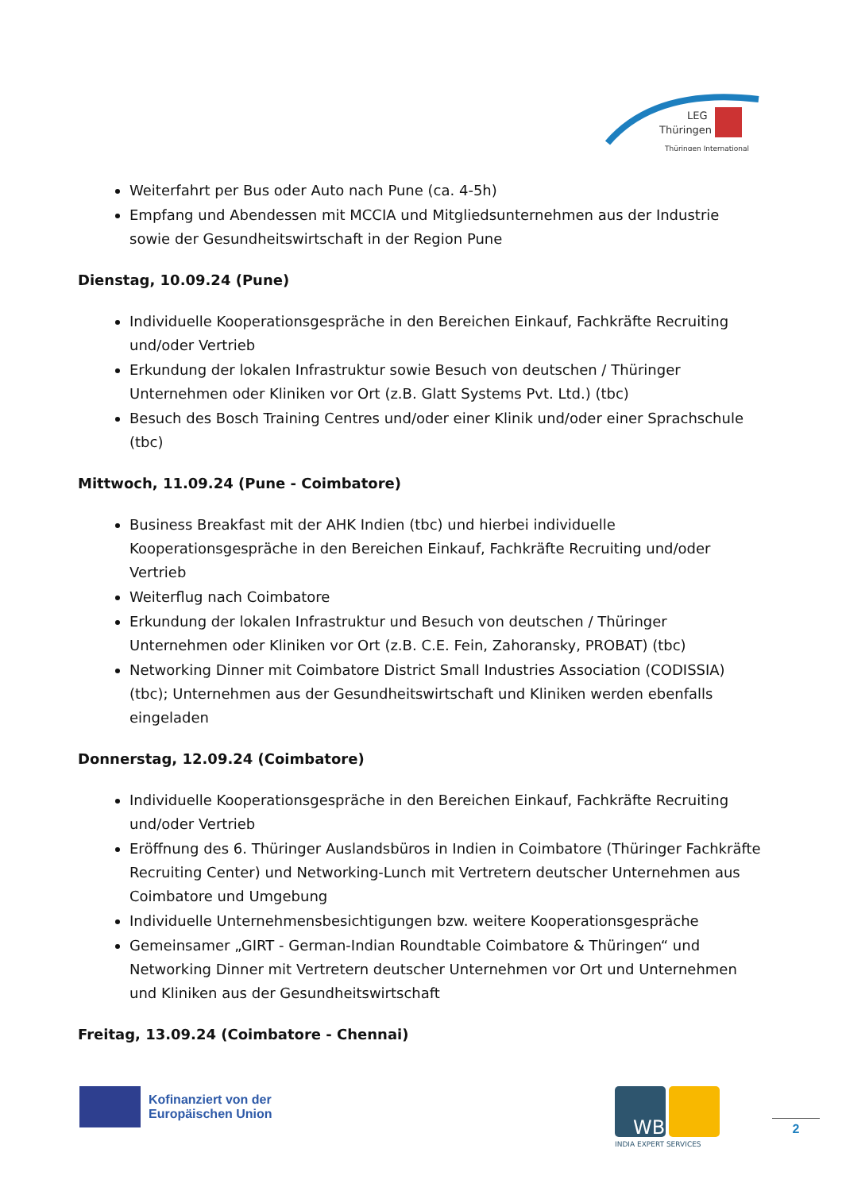LEG
Thüringen
Thüringen International
Weiterfahrt per Bus oder Auto nach Pune (ca. 4-5h)
Empfang und Abendessen mit MCCIA und Mitgliedsunternehmen aus der Industrie sowie der Gesundheitswirtschaft in der Region Pune
Dienstag, 10.09.24 (Pune)
Individuelle Kooperationsgespräche in den Bereichen Einkauf, Fachkräfte Recruiting und/oder Vertrieb
Erkundung der lokalen Infrastruktur sowie Besuch von deutschen / Thüringer Unternehmen oder Kliniken vor Ort (z.B. Glatt Systems Pvt. Ltd.) (tbc)
Besuch des Bosch Training Centres und/oder einer Klinik und/oder einer Sprachschule (tbc)
Mittwoch, 11.09.24 (Pune - Coimbatore)
Business Breakfast mit der AHK Indien (tbc) und hierbei individuelle Kooperationsgespräche in den Bereichen Einkauf, Fachkräfte Recruiting und/oder Vertrieb
Weiterflug nach Coimbatore
Erkundung der lokalen Infrastruktur und Besuch von deutschen / Thüringer Unternehmen oder Kliniken vor Ort (z.B. C.E. Fein, Zahoransky, PROBAT) (tbc)
Networking Dinner mit Coimbatore District Small Industries Association (CODISSIA) (tbc); Unternehmen aus der Gesundheitswirtschaft und Kliniken werden ebenfalls eingeladen
Donnerstag, 12.09.24 (Coimbatore)
Individuelle Kooperationsgespräche in den Bereichen Einkauf, Fachkräfte Recruiting und/oder Vertrieb
Eröffnung des 6. Thüringer Auslandsbüros in Indien in Coimbatore (Thüringer Fachkräfte Recruiting Center) und Networking-Lunch mit Vertretern deutscher Unternehmen aus Coimbatore und Umgebung
Individuelle Unternehmensbesichtigungen bzw. weitere Kooperationsgespräche
Gemeinsamer „GIRT - German-Indian Roundtable Coimbatore & Thüringen“ und Networking Dinner mit Vertretern deutscher Unternehmen vor Ort und Unternehmen und Kliniken aus der Gesundheitswirtschaft
Freitag, 13.09.24 (Coimbatore - Chennai)
Kofinanziert von der
Europäischen Union
WB
INDIA EXPERT SERVICES
2